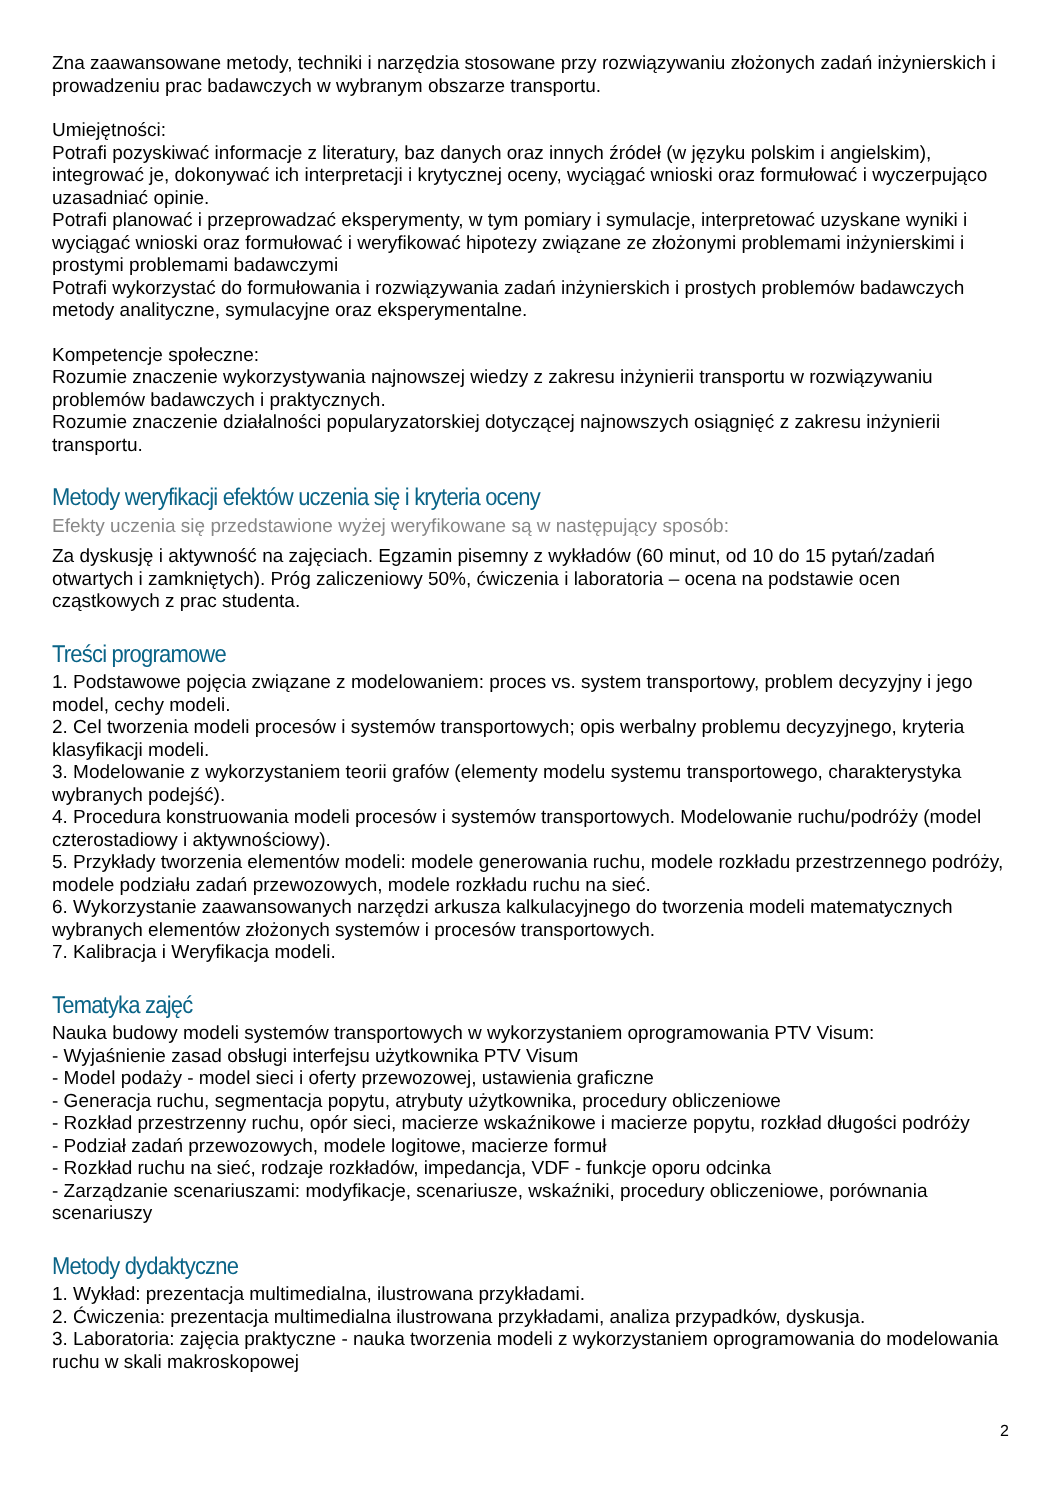Zna zaawansowane metody, techniki i narzędzia stosowane przy rozwiązywaniu złożonych zadań inżynierskich i prowadzeniu prac badawczych w wybranym obszarze transportu.
Umiejętności:
Potrafi pozyskiwać informacje z literatury, baz danych oraz innych źródeł (w języku polskim i angielskim), integrować je, dokonywać ich interpretacji i krytycznej oceny, wyciągać wnioski oraz formułować i wyczerpująco uzasadniać opinie.
Potrafi planować i przeprowadzać eksperymenty, w tym pomiary i symulacje, interpretować uzyskane wyniki i wyciągać wnioski oraz formułować i weryfikować hipotezy związane ze złożonymi problemami inżynierskimi i prostymi problemami badawczymi
Potrafi wykorzystać do formułowania i rozwiązywania zadań inżynierskich i prostych problemów badawczych metody analityczne, symulacyjne oraz eksperymentalne.
Kompetencje społeczne:
Rozumie znaczenie wykorzystywania najnowszej wiedzy z zakresu inżynierii transportu w rozwiązywaniu problemów badawczych i praktycznych.
Rozumie znaczenie działalności popularyzatorskiej dotyczącej najnowszych osiągnięć z zakresu inżynierii transportu.
Metody weryfikacji efektów uczenia się i kryteria oceny
Efekty uczenia się przedstawione wyżej weryfikowane są w następujący sposób:
Za dyskusję i aktywność na zajęciach. Egzamin pisemny z wykładów (60 minut, od 10 do 15 pytań/zadań otwartych i zamkniętych). Próg zaliczeniowy 50%, ćwiczenia i laboratoria – ocena na podstawie ocen cząstkowych z prac studenta.
Treści programowe
1. Podstawowe pojęcia związane z modelowaniem: proces vs. system transportowy, problem decyzyjny i jego model, cechy modeli.
2. Cel tworzenia modeli procesów i systemów transportowych; opis werbalny problemu decyzyjnego, kryteria klasyfikacji modeli.
3. Modelowanie z wykorzystaniem teorii grafów (elementy modelu systemu transportowego, charakterystyka wybranych podejść).
4. Procedura konstruowania modeli procesów i systemów transportowych. Modelowanie ruchu/podróży (model czterostadiowy i aktywnościowy).
5. Przykłady tworzenia elementów modeli: modele generowania ruchu, modele rozkładu przestrzennego podróży, modele podziału zadań przewozowych, modele rozkładu ruchu na sieć.
6. Wykorzystanie zaawansowanych narzędzi arkusza kalkulacyjnego do tworzenia modeli matematycznych wybranych elementów złożonych systemów i procesów transportowych.
7. Kalibracja i Weryfikacja modeli.
Tematyka zajęć
Nauka budowy modeli systemów transportowych w wykorzystaniem oprogramowania PTV Visum:
- Wyjaśnienie zasad obsługi interfejsu użytkownika PTV Visum
- Model podaży - model sieci i oferty przewozowej, ustawienia graficzne
- Generacja ruchu, segmentacja popytu, atrybuty użytkownika, procedury obliczeniowe
- Rozkład przestrzenny ruchu, opór sieci, macierze wskaźnikowe i macierze popytu, rozkład długości podróży
- Podział zadań przewozowych, modele logitowe, macierze formuł
- Rozkład ruchu na sieć, rodzaje rozkładów, impedancja, VDF - funkcje oporu odcinka
- Zarządzanie scenariuszami: modyfikacje, scenariusze, wskaźniki, procedury obliczeniowe, porównania scenariuszy
Metody dydaktyczne
1. Wykład: prezentacja multimedialna, ilustrowana przykładami.
2. Ćwiczenia: prezentacja multimedialna ilustrowana przykładami, analiza przypadków, dyskusja.
3. Laboratoria: zajęcia praktyczne - nauka tworzenia modeli z wykorzystaniem oprogramowania do modelowania ruchu w skali makroskopowej
2